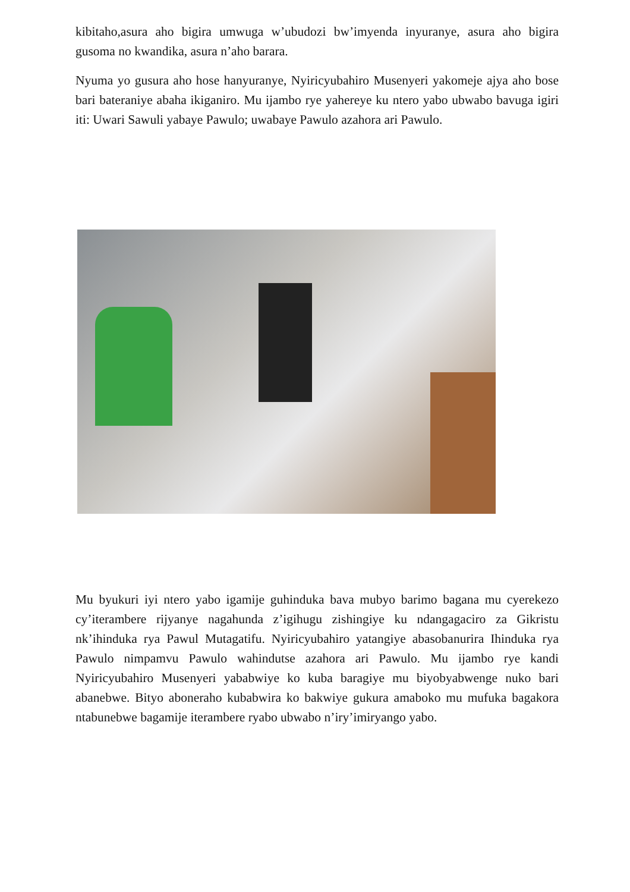kibitaho,asura aho bigira umwuga w’ubudozi bw’imyenda inyuranye, asura aho bigira gusoma no kwandika, asura n’aho barara.
Nyuma yo gusura aho hose hanyuranye, Nyiricyubahiro Musenyeri yakomeje ajya aho bose bari bateraniye abaha ikiganiro. Mu ijambo rye yahereye ku ntero yabo ubwabo bavuga igiri iti: Uwari Sawuli yabaye Pawulo; uwabaye Pawulo azahora ari Pawulo.
Mu byukuri iyi ntero yabo igamije guhinduka bava mubyo barimo bagana mu cyerekezo cy’iterambere rijyanye nagahunda z’igihugu zishingiye ku ndangagaciro za Gikristu nk’ihinduka rya Pawul Mutagatifu. Nyiricyubahiro yatangiye abasobanurira Ihinduka rya Pawulo nimpamvu Pawulo wahindutse azahora ari Pawulo. Mu ijambo rye kandi Nyiricyubahiro Musenyeri yababwiye ko kuba baragiye mu biyobyabwenge nuko bari abanebwe. Bityo aboneraho kubabwira ko bakwiye gukura amaboko mu mufuka bagakora ntabunebwe bagamije iterambere ryabo ubwabo n’iry’imiryango yabo.